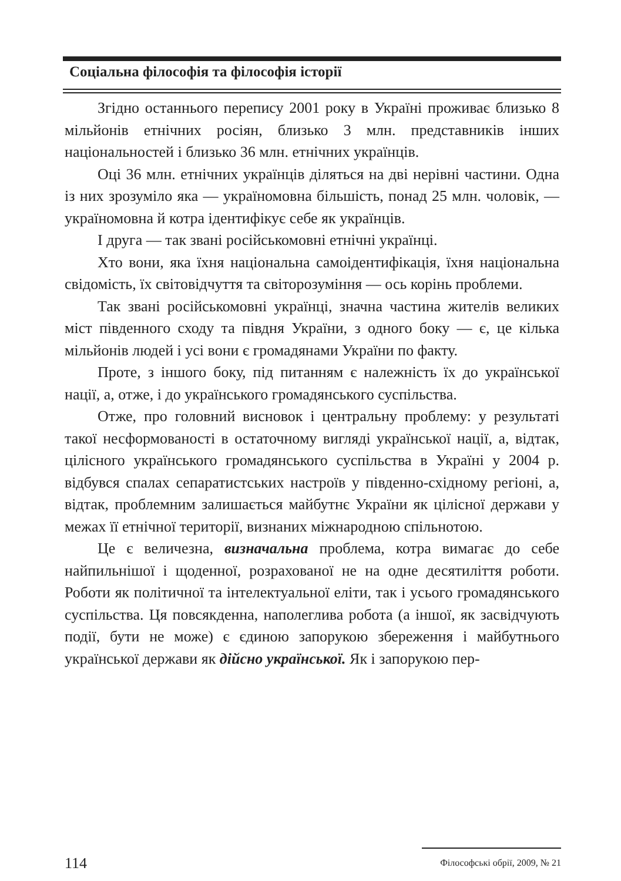Соціальна філософія та філософія історії
Згідно останнього перепису 2001 року в Україні проживає близько 8 мільйонів етнічних росіян, близько 3 млн. представників інших національностей і близько 36 млн. етнічних українців.
Оці 36 млн. етнічних українців діляться на дві нерівні частини. Одна із них зрозуміло яка — україномовна більшість, понад 25 млн. чоловік, — україномовна й котра ідентифікує себе як українців.
І друга — так звані російськомовні етнічні українці.
Хто вони, яка їхня національна самоідентифікація, їхня національна свідомість, їх світовідчуття та світорозуміння — ось корінь проблеми.
Так звані російськомовні українці, значна частина жителів великих міст південного сходу та півдня України, з одного боку — є, це кілька мільйонів людей і усі вони є громадянами України по факту.
Проте, з іншого боку, під питанням є належність їх до української нації, а, отже, і до українського громадянського суспільства.
Отже, про головний висновок і центральну проблему: у результаті такої несформованості в остаточному вигляді української нації, а, відтак, цілісного українського громадянського суспільства в Україні у 2004 р. відбувся спалах сепаратистських настроїв у південно-східному регіоні, а, відтак, проблемним залишається майбутнє України як цілісної держави у межах її етнічної території, визнаних міжнародною спільнотою.
Це є величезна, визначальна проблема, котра вимагає до себе найпильнішої і щоденної, розрахованої не на одне десятиліття роботи. Роботи як політичної та інтелектуальної еліти, так і усього громадянського суспільства. Ця повсякденна, наполеглива робота (а іншої, як засвідчують події, бути не може) є єдиною запорукою збереження і майбутнього української держави як дійсно української. Як і запорукою пер-
114 Філософські обрії, 2009, № 21